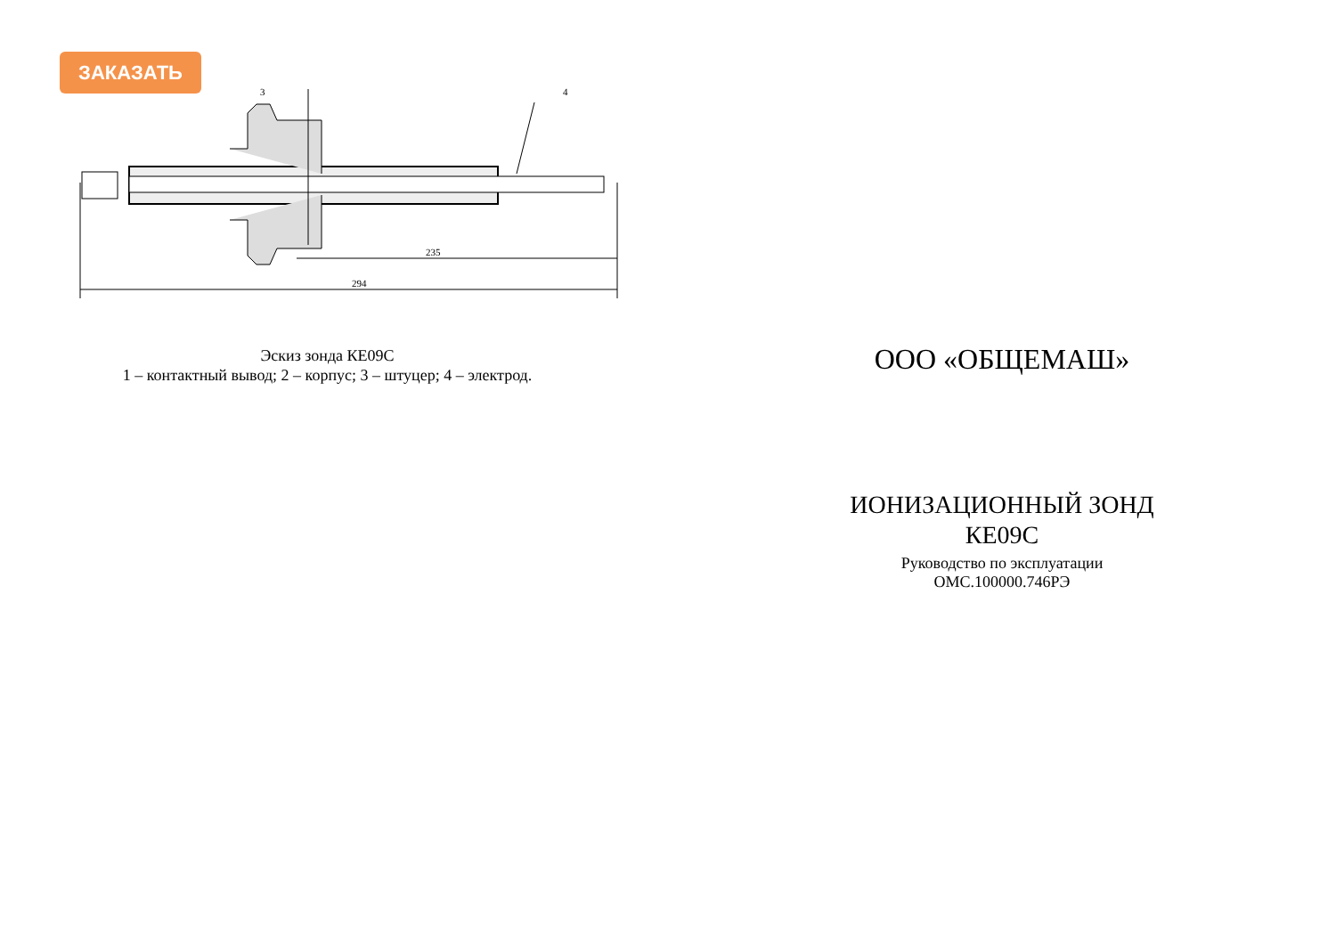ЗАКАЗАТЬ
3
4
235
294
Эскиз зонда КЕ09С
1 – контактный вывод; 2 – корпус; 3 – штуцер; 4 – электрод.
ООО «ОБЩЕМАШ»
ИОНИЗАЦИОННЫЙ ЗОНД
КЕ09С
Руководство по эксплуатации
ОМС.100000.746РЭ